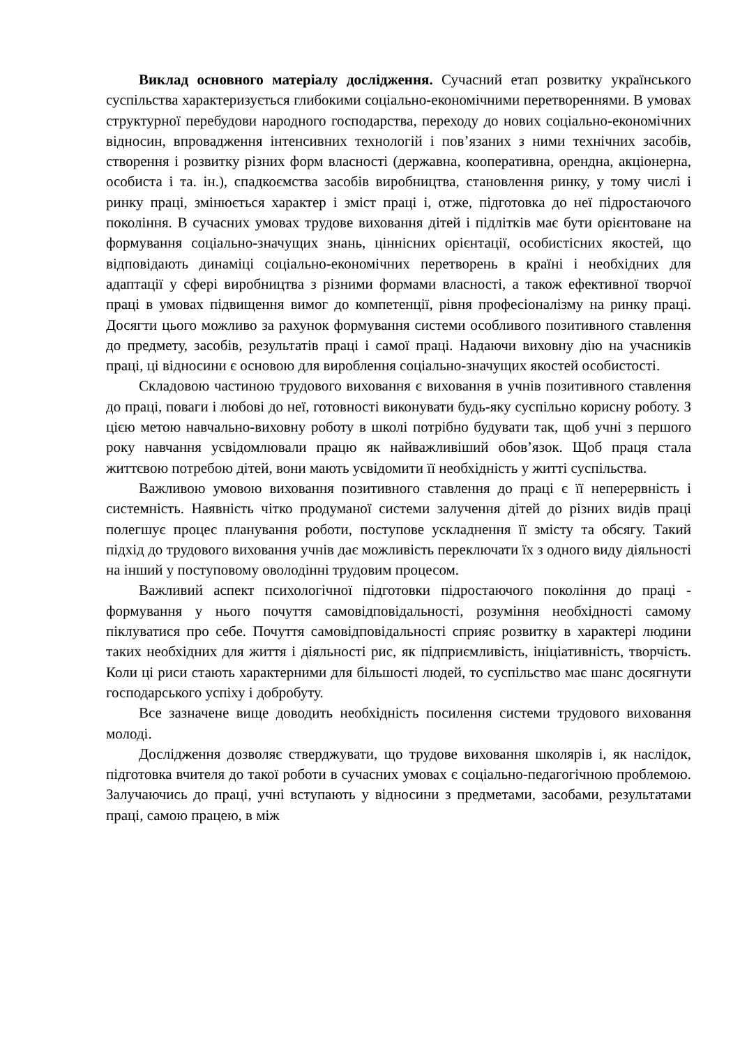Виклад основного матеріалу дослідження. Сучасний етап розвитку українського суспільства характеризується глибокими соціально-економічними перетвореннями. В умовах структурної перебудови народного господарства, переходу до нових соціально-економічних відносин, впровадження інтенсивних технологій і пов’язаних з ними технічних засобів, створення і розвитку різних форм власності (державна, кооперативна, орендна, акціонерна, особиста і та. ін.), спадкоємства засобів виробництва, становлення ринку, у тому числі і ринку праці, змінюється характер і зміст праці і, отже, підготовка до неї підростаючого покоління. В сучасних умовах трудове виховання дітей і підлітків має бути орієнтоване на формування соціально-значущих знань, ціннісних орієнтації, особистісних якостей, що відповідають динаміці соціально-економічних перетворень в країні і необхідних для адаптації у сфері виробництва з різними формами власності, а також ефективної творчої праці в умовах підвищення вимог до компетенції, рівня професіоналізму на ринку праці. Досягти цього можливо за рахунок формування системи особливого позитивного ставлення до предмету, засобів, результатів праці і самої праці. Надаючи виховну дію на учасників праці, ці відносини є основою для вироблення соціально-значущих якостей особистості.
Складовою частиною трудового виховання є виховання в учнів позитивного ставлення до праці, поваги і любові до неї, готовності виконувати будь-яку суспільно корисну роботу. З цією метою навчально-виховну роботу в школі потрібно будувати так, щоб учні з першого року навчання усвідомлювали працю як найважливіший обов’язок. Щоб праця стала життєвою потребою дітей, вони мають усвідомити її необхідність у житті суспільства.
Важливою умовою виховання позитивного ставлення до праці є її неперервність і системність. Наявність чітко продуманої системи залучення дітей до різних видів праці полегшує процес планування роботи, поступове ускладнення її змісту та обсягу. Такий підхід до трудового виховання учнів дає можливість переключати їх з одного виду діяльності на інший у поступовому оволодінні трудовим процесом.
Важливий аспект психологічної підготовки підростаючого покоління до праці - формування у нього почуття самовідповідальності, розуміння необхідності самому піклуватися про себе. Почуття самовідповідальності сприяє розвитку в характері людини таких необхідних для життя і діяльності рис, як підприємливість, ініціативність, творчість. Коли ці риси стають характерними для більшості людей, то суспільство має шанс досягнути господарського успіху і добробуту.
Все зазначене вище доводить необхідність посилення системи трудового виховання молоді.
Дослідження дозволяє стверджувати, що трудове виховання школярів і, як наслідок, підготовка вчителя до такої роботи в сучасних умовах є соціально-педагогічною проблемою. Залучаючись до праці, учні вступають у відносини з предметами, засобами, результатами праці, самою працею, в між